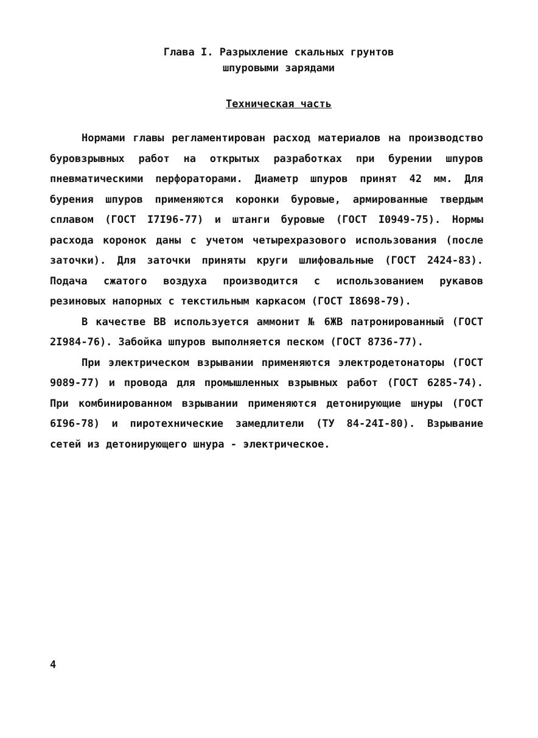Глава I. Разрыхление скальных грунтов
шпуровыми зарядами
Техническая часть
Нормами главы регламентирован расход материалов на производство буровзрывных работ на открытых разработках при бурении шпуров пневматическими перфораторами. Диаметр шпуров принят 42 мм. Для бурения шпуров применяются коронки буровые, армированные твердым сплавом (ГОСТ I7I96-77) и штанги буровые (ГОСТ I0949-75). Нормы расхода коронок даны с учетом четырехразового использования (после заточки). Для заточки приняты круги шлифовальные (ГОСТ 2424-83). Подача сжатого воздуха производится с использованием рукавов резиновых напорных с текстильным каркасом (ГОСТ I8698-79).
В качестве ВВ используется аммонит № 6ЖВ патронированный (ГОСТ 2I984-76). Забойка шпуров выполняется песком (ГОСТ 8736-77).
При электрическом взрывании применяются электродетонаторы (ГОСТ 9089-77) и провода для промышленных взрывных работ (ГОСТ 6285-74). При комбинированном взрывании применяются детонирующие шнуры (ГОСТ 6I96-78) и пиротехнические замедлители (ТУ 84-24I-80). Взрывание сетей из детонирующего шнура - электрическое.
4